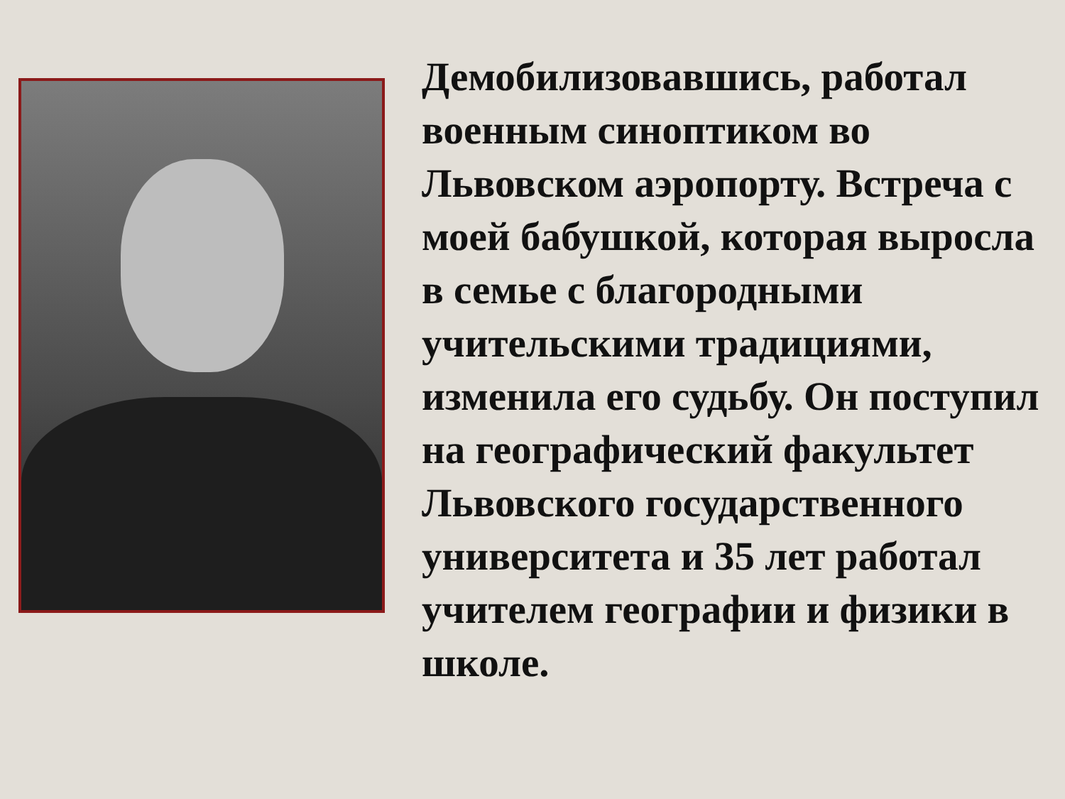Демобилизовавшись, работал военным синоптиком во Львовском аэропорту. Встреча с моей бабушкой, которая выросла в семье с благородными учительскими традициями, изменила его судьбу. Он поступил на географический факультет Львовского государственного университета и 35 лет работал учителем географии и физики в школе.